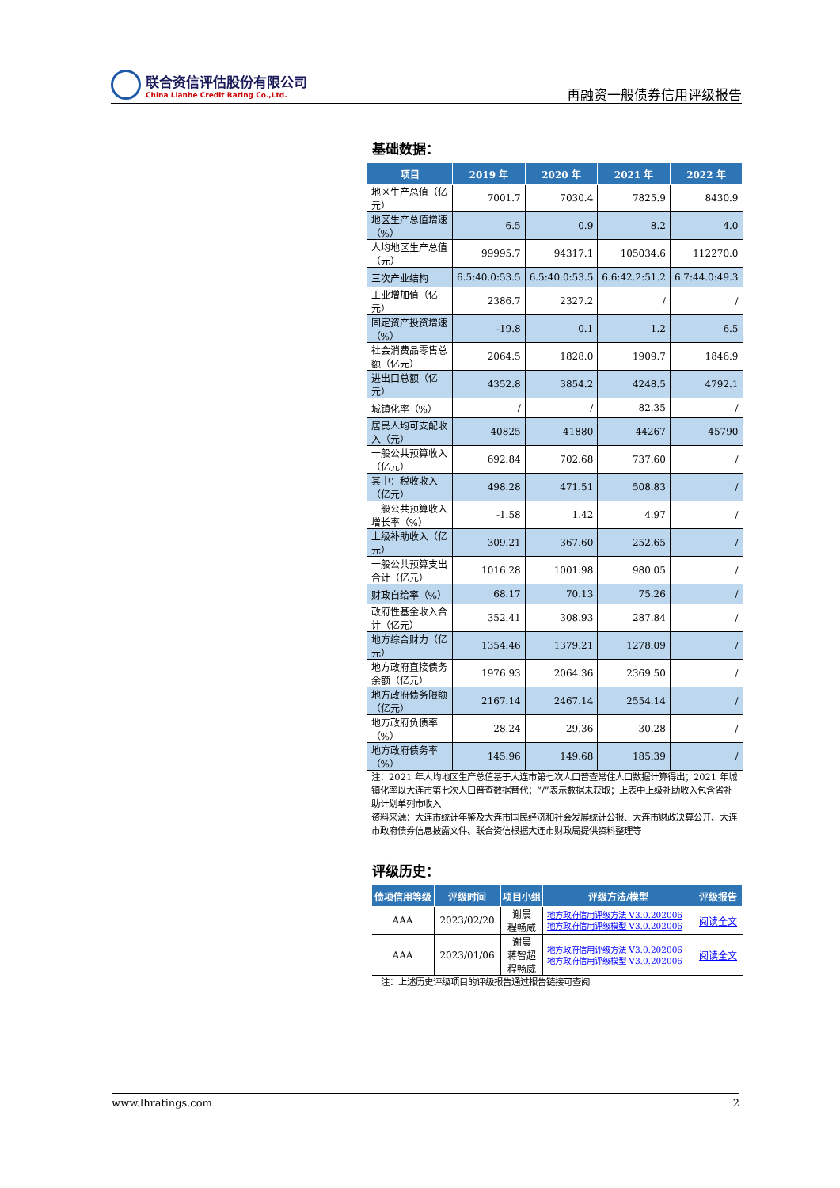联合资信评估股份有限公司
China Lianhe Credit Rating Co.,Ltd.
再融资一般债券信用评级报告
基础数据：
| 项目 | 2019 年 | 2020 年 | 2021 年 | 2022 年 |
| --- | --- | --- | --- | --- |
| 地区生产总值（亿元） | 7001.7 | 7030.4 | 7825.9 | 8430.9 |
| 地区生产总值增速（%） | 6.5 | 0.9 | 8.2 | 4.0 |
| 人均地区生产总值（元） | 99995.7 | 94317.1 | 105034.6 | 112270.0 |
| 三次产业结构 | 6.5:40.0:53.5 | 6.5:40.0:53.5 | 6.6:42.2:51.2 | 6.7:44.0:49.3 |
| 工业增加值（亿元） | 2386.7 | 2327.2 | / | / |
| 固定资产投资增速（%） | -19.8 | 0.1 | 1.2 | 6.5 |
| 社会消费品零售总额（亿元） | 2064.5 | 1828.0 | 1909.7 | 1846.9 |
| 进出口总额（亿元） | 4352.8 | 3854.2 | 4248.5 | 4792.1 |
| 城镇化率（%） | / | / | 82.35 | / |
| 居民人均可支配收入（元） | 40825 | 41880 | 44267 | 45790 |
| 一般公共预算收入（亿元） | 692.84 | 702.68 | 737.60 | / |
| 其中：税收收入（亿元） | 498.28 | 471.51 | 508.83 | / |
| 一般公共预算收入增长率（%） | -1.58 | 1.42 | 4.97 | / |
| 上级补助收入（亿元） | 309.21 | 367.60 | 252.65 | / |
| 一般公共预算支出合计（亿元） | 1016.28 | 1001.98 | 980.05 | / |
| 财政自给率（%） | 68.17 | 70.13 | 75.26 | / |
| 政府性基金收入合计（亿元） | 352.41 | 308.93 | 287.84 | / |
| 地方综合财力（亿元） | 1354.46 | 1379.21 | 1278.09 | / |
| 地方政府直接债务余额（亿元） | 1976.93 | 2064.36 | 2369.50 | / |
| 地方政府债务限额（亿元） | 2167.14 | 2467.14 | 2554.14 | / |
| 地方政府负债率（%） | 28.24 | 29.36 | 30.28 | / |
| 地方政府债务率（%） | 145.96 | 149.68 | 185.39 | / |
注：2021 年人均地区生产总值基于大连市第七次人口普查常住人口数据计算得出；2021 年城镇化率以大连市第七次人口普查数据替代；“/”表示数据未获取；上表中上级补助收入包含省补助计划单列市收入
资料来源：大连市统计年鉴及大连市国民经济和社会发展统计公报、大连市财政决算公开、大连市政府债券信息披露文件、联合资信根据大连市财政局提供资料整理等
评级历史：
| 债项信用等级 | 评级时间 | 项目小组 | 评级方法/模型 | 评级报告 |
| --- | --- | --- | --- | --- |
| AAA | 2023/02/20 | 谢晨 程畅威 | 地方政府信用评级方法 V3.0.202006 地方政府信用评级模型 V3.0.202006 | 阅读全文 |
| AAA | 2023/01/06 | 谢晨 蒋智超 程畅威 | 地方政府信用评级方法 V3.0.202006 地方政府信用评级模型 V3.0.202006 | 阅读全文 |
注：上述历史评级项目的评级报告通过报告链接可查阅
www.lhratings.com 2